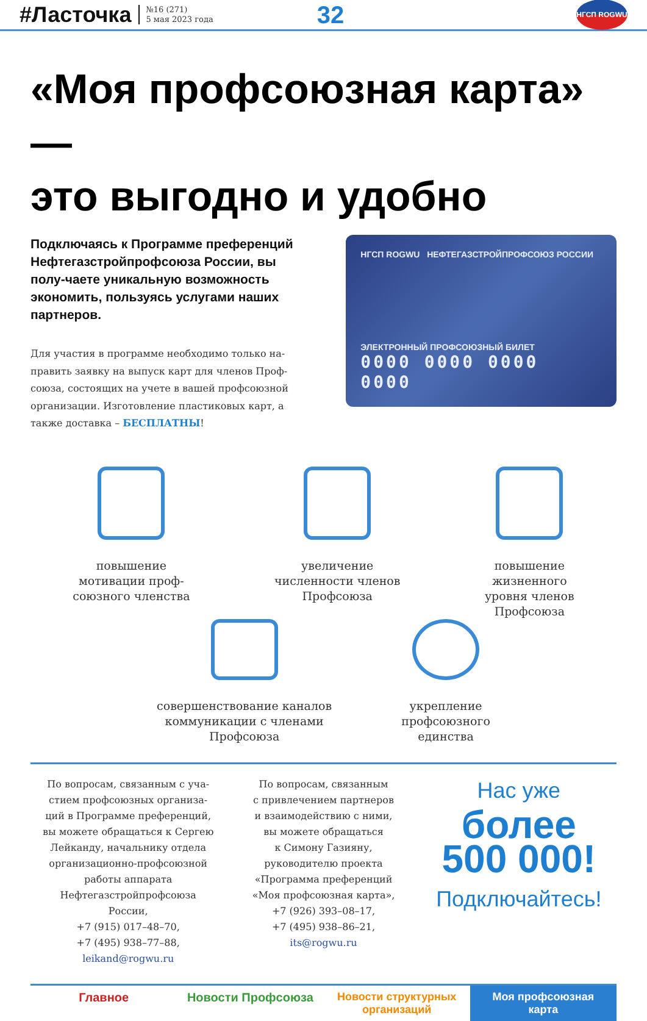#Ласточка №16 (271)
5 мая 2023 года 32
НГСП ROGWU
«Моя профсоюзная карта» —
это выгодно и удобно
Подключаясь к Программе преференций Нефтегазстройпрофсоюза России, вы полу-чаете уникальную возможность экономить, пользуясь услугами наших партнеров.
Для участия в программе необходимо только на-править заявку на выпуск карт для членов Проф-союза, состоящих на учете в вашей профсоюзной организации. Изготовление пластиковых карт, а также доставка – БЕСПЛАТНЫ!
НГСП ROGWU НЕФТЕГАЗСТРОЙПРОФСОЮЗ РОССИИ
ЭЛЕКТРОННЫЙ ПРОФСОЮЗНЫЙ БИЛЕТ
0000 0000 0000 0000
повышение
мотивации проф-
союзного членства
увеличение
численности членов
Профсоюза
повышение
жизненного
уровня членов
Профсоюза
совершенствование каналов
коммуникации с членами
Профсоюза
укрепление
профсоюзного
единства
По вопросам, связанным с уча-
стием профсоюзных организа-
ций в Программе преференций,
вы можете обращаться к Сергею
Лейканду, начальнику отдела
организационно-профсоюзной
работы аппарата
Нефтегазстройпрофсоюза
России,
+7 (915) 017–48–70,
+7 (495) 938–77–88,
leikand@rogwu.ru
По вопросам, связанным
с привлечением партнеров
и взаимодействию с ними,
вы можете обращаться
к Симону Газияну,
руководителю проекта
«Программа преференций
«Моя профсоюзная карта»,
+7 (926) 393–08–17,
+7 (495) 938–86–21,
its@rogwu.ru
Нас уже
более
500 000!
Подключайтесь!
Главное Новости Профсоюза Новости структурных
организаций
Моя профсоюзная
карта